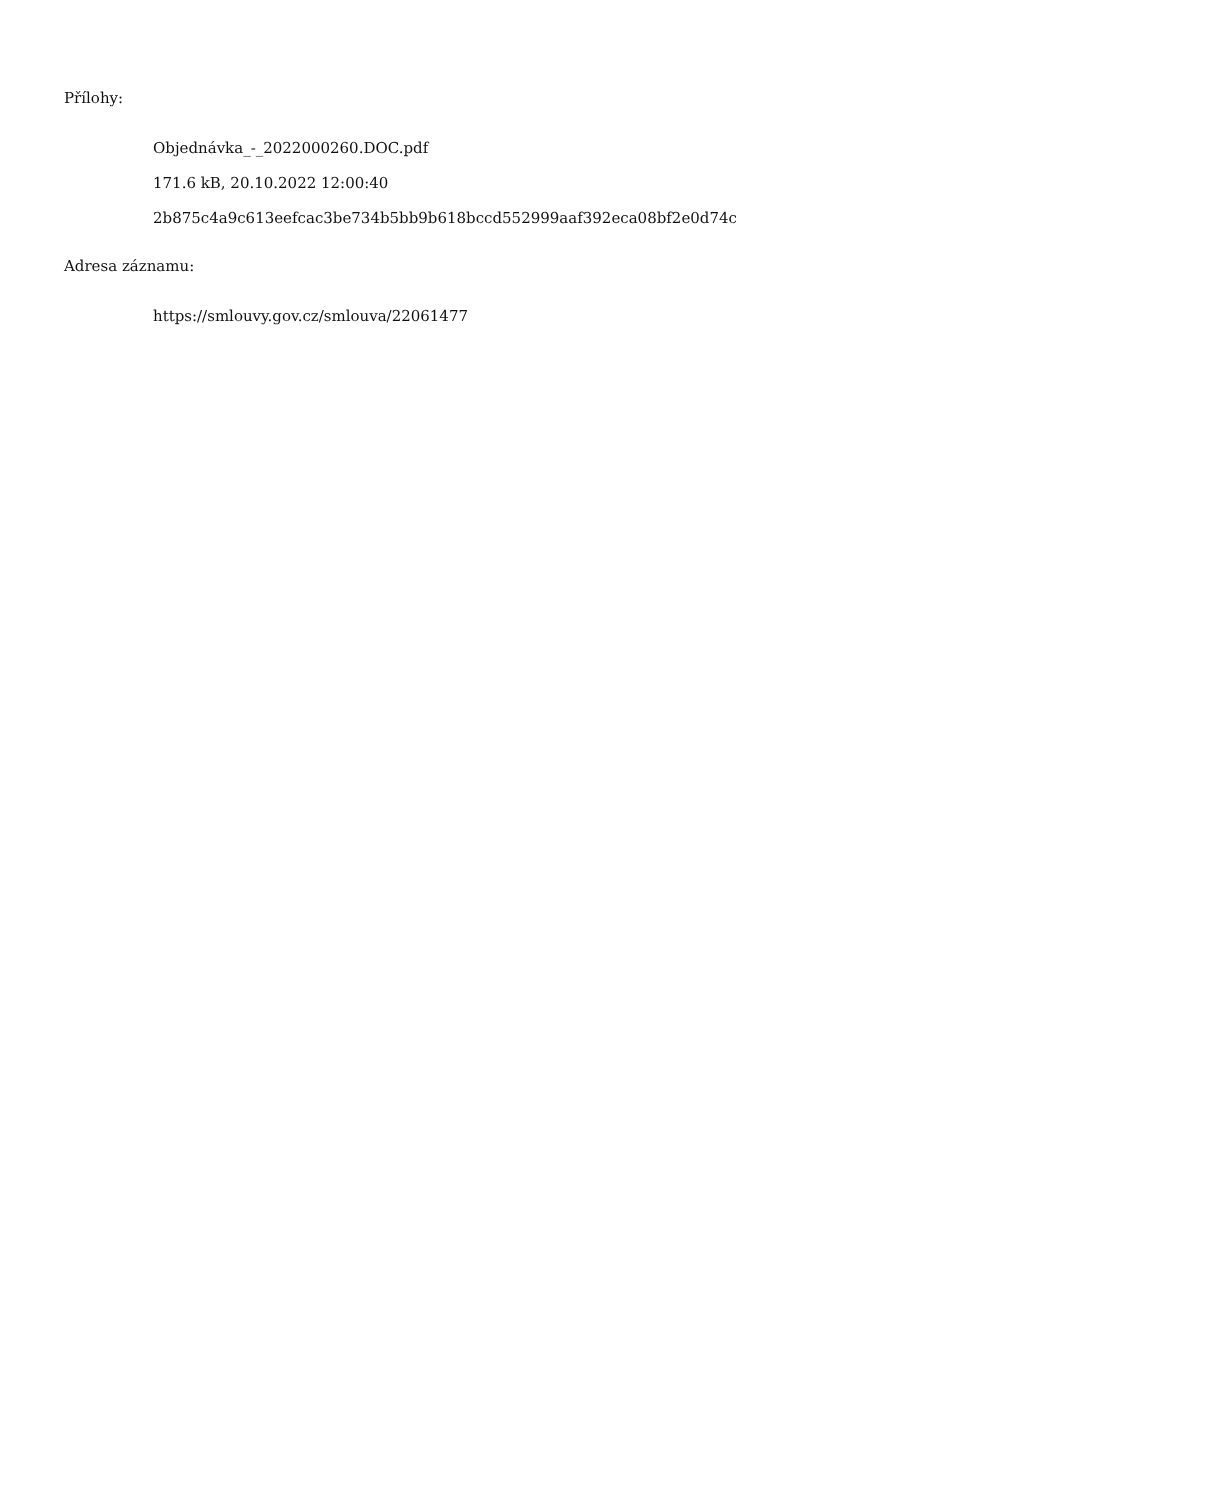Přílohy:
Objednávka_-_2022000260.DOC.pdf
171.6 kB, 20.10.2022 12:00:40
2b875c4a9c613eefcac3be734b5bb9b618bccd552999aaf392eca08bf2e0d74c
Adresa záznamu:
https://smlouvy.gov.cz/smlouva/22061477